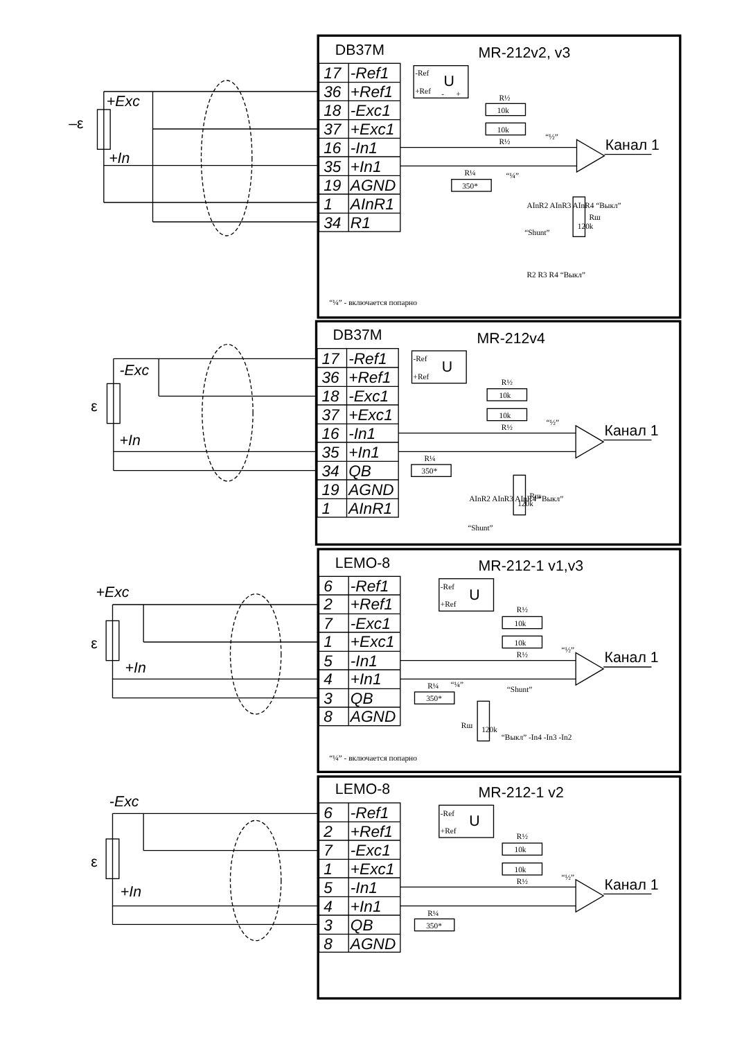DB37M
MR-212v2, v3
17
-Ref1
36
+Ref1
18
-Exc1
37
+Exc1
16
-In1
35
+In1
19
AGND
1
AInR1
34
R1
-Ref
U
+Ref
-
+
R½
10k
10k
R½
“½”
Канал 1
R¼
350*
“¼”
AInR2 AInR3 AInR4 “Выкл”
120k
Rш
“Shunt”
R2 R3 R4 “Выкл”
“¼” - включается попарно
+Exc
–ε
+In
DB37M
MR-212v4
17
-Ref1
36
+Ref1
18
-Exc1
37
+Exc1
16
-In1
35
+In1
34
QB
19
AGND
1
AInR1
-Ref
U
+Ref
R½
10k
10k
R½
“½”
Канал 1
R¼
350*
AInR2 AInR3 AInR4 “Выкл”
120k
Rш
“Shunt”
-Exc
ε
+In
LEMO-8
MR-212-1 v1,v3
6
-Ref1
2
+Ref1
7
-Exc1
1
+Exc1
5
-In1
4
+In1
3
QB
8
AGND
-Ref
U
+Ref
R½
10k
10k
R½
“½”
Канал 1
R¼
“¼”
350*
“Shunt”
“Выкл” -In4 -In3 -In2
120k
Rш
“¼” - включается попарно
+Exc
ε
+In
LEMO-8
MR-212-1 v2
6
-Ref1
2
+Ref1
7
-Exc1
1
+Exc1
5
-In1
4
+In1
3
QB
8
AGND
-Ref
U
+Ref
R½
10k
10k
R½
“½”
Канал 1
R¼
350*
-Exc
ε
+In